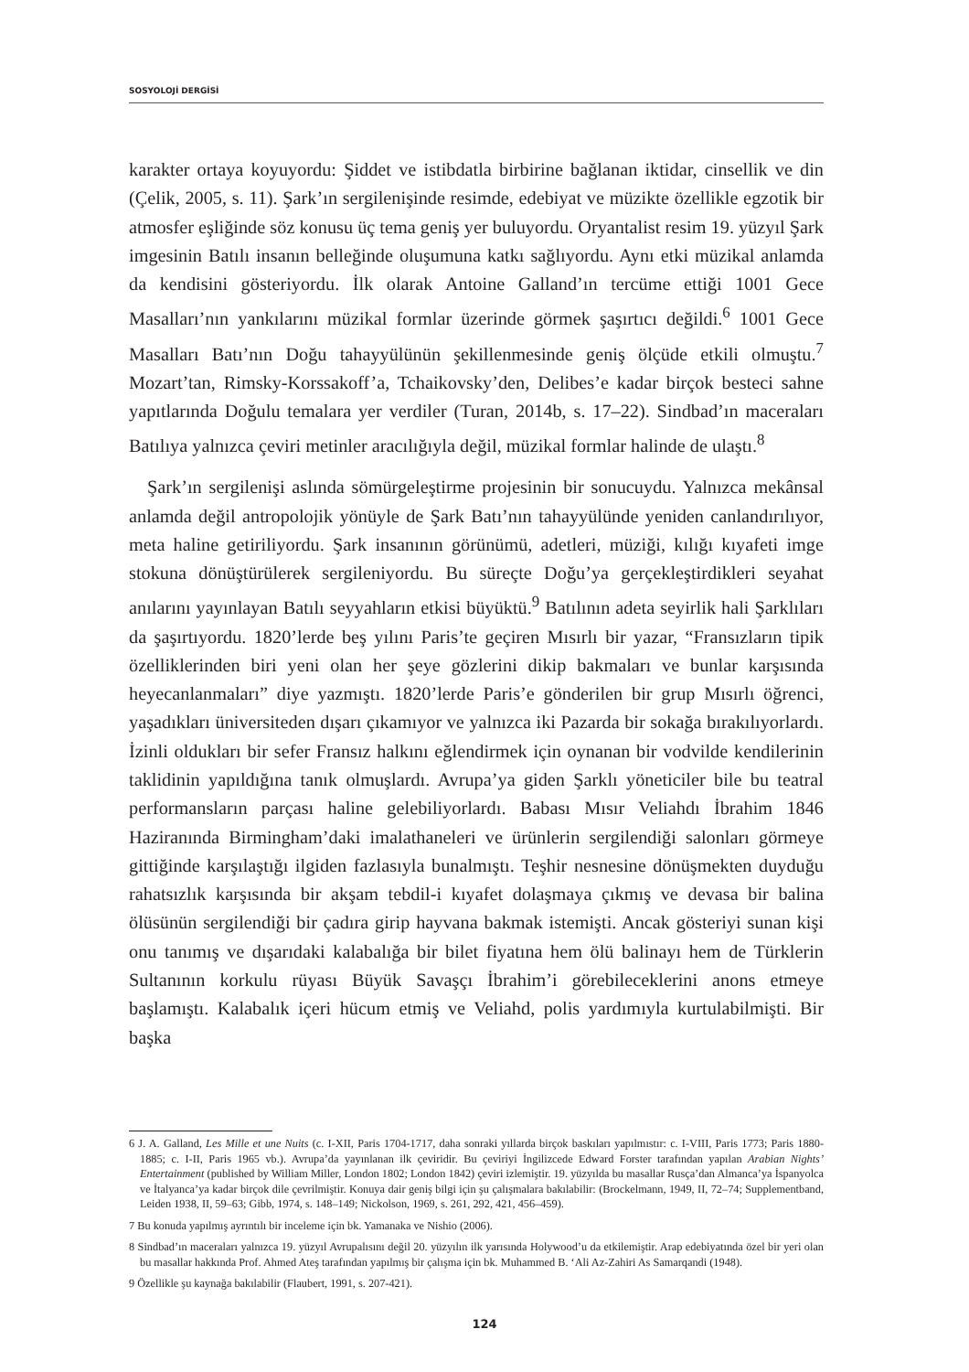SOSYOLOJİ DERGİSİ
karakter ortaya koyuyordu: Şiddet ve istibdatla birbirine bağlanan iktidar, cinsellik ve din (Çelik, 2005, s. 11). Şark’ın sergilenişinde resimde, edebiyat ve müzikte özellikle egzotik bir atmosfer eşliğinde söz konusu üç tema geniş yer buluyordu. Oryantalist resim 19. yüzyıl Şark imgesinin Batılı insanın belleğinde oluşumuna katkı sağlıyordu. Aynı etki müzikal anlamda da kendisini gösteriyordu. İlk olarak Antoine Galland’ın tercüme ettiği 1001 Gece Masalları’nın yankılarını müzikal formlar üzerinde görmek şaşırtıcı değildi.<sup>6</sup> 1001 Gece Masalları Batı’nın Doğu tahayyülünün şekillenmesinde geniş ölçüde etkili olmuştu.<sup>7</sup> Mozart’tan, Rimsky-Korssakoff’a, Tchaikovsky’den, Delibes’e kadar birçok besteci sahne yapıtlarında Doğulu temalara yer verdiler (Turan, 2014b, s. 17–22). Sindbad’ın maceraları Batılıya yalnızca çeviri metinler aracılığıyla değil, müzikal formlar halinde de ulaştı.<sup>8</sup>
Şark’ın sergilenişi aslında sömürgeleştirme projesinin bir sonucuydu. Yalnızca mekânsal anlamda değil antropolojik yönüyle de Şark Batı’nın tahayyülünde yeniden canlandırılıyor, meta haline getiriliyordu. Şark insanının görünümü, adetleri, müziği, kılığı kıyafeti imge stokuna dönüştürülerek sergileniyordu. Bu süreçte Doğu’ya gerçekleştirdikleri seyahat anılarını yayınlayan Batılı seyyahların etkisi büyüktü.<sup>9</sup> Batılının adeta seyirlik hali Şarklıları da şaşırtıyordu. 1820’lerde beş yılını Paris’te geçiren Mısırlı bir yazar, “Fransızların tipik özelliklerinden biri yeni olan her şeye gözlerini dikip bakmaları ve bunlar karşısında heyecanlanmaları” diye yazmıştı. 1820’lerde Paris’e gönderilen bir grup Mısırlı öğrenci, yaşadıkları üniversiteden dışarı çıkamıyor ve yalnızca iki Pazarda bir sokağa bırakılıyorlardı. İzinli oldukları bir sefer Fransız halkını eğlendirmek için oynanan bir vodvilde kendilerinin taklidinin yapıldığına tanık olmuşlardı. Avrupa’ya giden Şarklı yöneticiler bile bu teatral performansların parçası haline gelebiliyorlardı. Babası Mısır Veliahdı İbrahim 1846 Haziranında Birmingham’daki imalathaneleri ve ürünlerin sergilendiği salonları görmeye gittiğinde karşılaştığı ilgiden fazlasıyla bunalmıştı. Teşhir nesnesine dönüşmekten duyduğu rahatsızlık karşısında bir akşam tebdil-i kıyafet dolaşmaya çıkmış ve devasa bir balina ölüsünün sergilendiği bir çadıra girip hayvana bakmak istemişti. Ancak gösteriyi sunan kişi onu tanımış ve dışarıdaki kalabalığa bir bilet fiyatına hem ölü balinayı hem de Türklerin Sultanının korkulu rüyası Büyük Savaşçı İbrahim’i görebileceklerini anons etmeye başlamıştı. Kalabalık içeri hücum etmiş ve Veliahd, polis yardımıyla kurtulabilmişti. Bir başka
6 J. A. Galland, Les Mille et une Nuits (c. I-XII, Paris 1704-1717, daha sonraki yıllarda birçok baskıları yapılmıstır: c. I-VIII, Paris 1773; Paris 1880-1885; c. I-II, Paris 1965 vb.). Avrupa’da yayınlanan ilk çeviridir. Bu çeviriyi İngilizcede Edward Forster tarafından yapılan Arabian Nights’ Entertainment (published by William Miller, London 1802; London 1842) çeviri izlemiştir. 19. yüzyılda bu masallar Rusça’dan Almanca’ya İspanyolca ve İtalyanca’ya kadar birçok dile çevrilmiştir. Konuya dair geniş bilgi için şu çalışmalara bakılabilir: (Brockelmann, 1949, II, 72–74; Supplementband, Leiden 1938, II, 59–63; Gibb, 1974, s. 148–149; Nickolson, 1969, s. 261, 292, 421, 456–459).
7 Bu konuda yapılmış ayrıntılı bir inceleme için bk. Yamanaka ve Nishio (2006).
8 Sindbad’ın maceraları yalnızca 19. yüzyıl Avrupalısını değil 20. yüzyılın ilk yarısında Holywood’u da etkilemiştir. Arap edebiyatında özel bir yeri olan bu masallar hakkında Prof. Ahmed Ateş tarafından yapılmış bir çalışma için bk. Muhammed B. ‘Ali Az-Zahiri As Samarqandi (1948).
9 Özellikle şu kaynağa bakılabilir (Flaubert, 1991, s. 207-421).
124